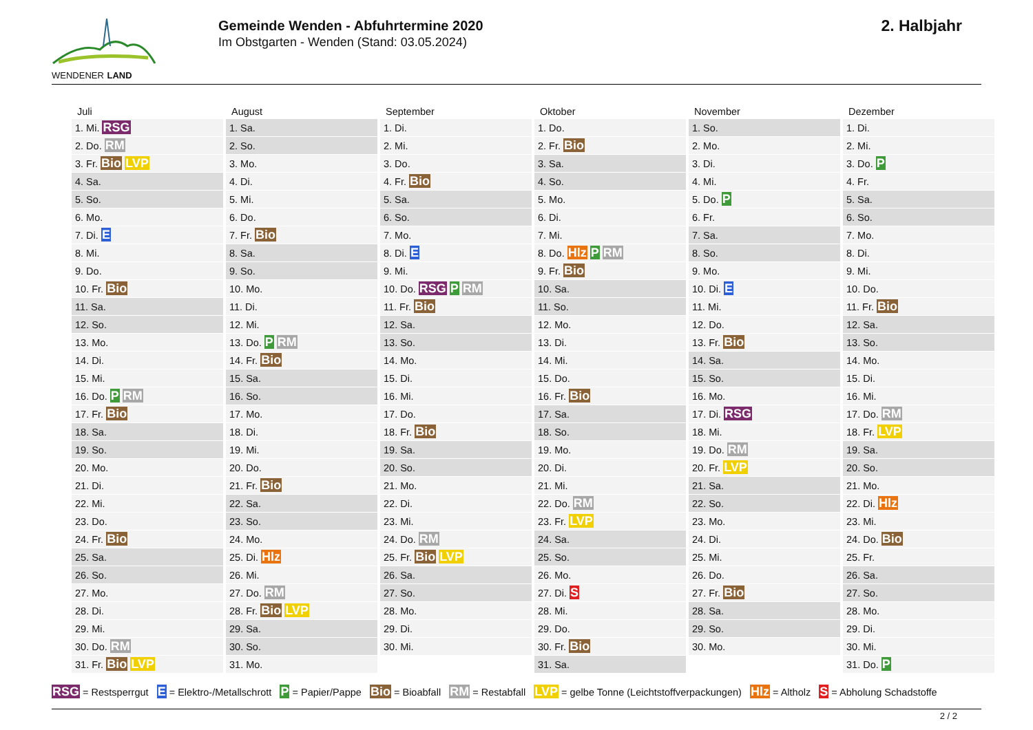WENDENER LAND
Gemeinde Wenden - Abfuhrtermine 2020
Im Obstgarten - Wenden (Stand: 03.05.2024)
2. Halbjahr
| Juli | August | September | Oktober | November | Dezember |
| --- | --- | --- | --- | --- | --- |
| 1. Mi. RSG | 1. Sa. | 1. Di. | 1. Do. | 1. So. | 1. Di. |
| 2. Do. RM | 2. So. | 2. Mi. | 2. Fr. Bio | 2. Mo. | 2. Mi. |
| 3. Fr. Bio LVP | 3. Mo. | 3. Do. | 3. Sa. | 3. Di. | 3. Do. P |
| 4. Sa. | 4. Di. | 4. Fr. Bio | 4. So. | 4. Mi. | 4. Fr. |
| 5. So. | 5. Mi. | 5. Sa. | 5. Mo. | 5. Do. P | 5. Sa. |
| 6. Mo. | 6. Do. | 6. So. | 6. Di. | 6. Fr. | 6. So. |
| 7. Di. E | 7. Fr. Bio | 7. Mo. | 7. Mi. | 7. Sa. | 7. Mo. |
| 8. Mi. | 8. Sa. | 8. Di. E | 8. Do. Hlz P RM | 8. So. | 8. Di. |
| 9. Do. | 9. So. | 9. Mi. | 9. Fr. Bio | 9. Mo. | 9. Mi. |
| 10. Fr. Bio | 10. Mo. | 10. Do. RSG P RM | 10. Sa. | 10. Di. E | 10. Do. |
| 11. Sa. | 11. Di. | 11. Fr. Bio | 11. So. | 11. Mi. | 11. Fr. Bio |
| 12. So. | 12. Mi. | 12. Sa. | 12. Mo. | 12. Do. | 12. Sa. |
| 13. Mo. | 13. Do. P RM | 13. So. | 13. Di. | 13. Fr. Bio | 13. So. |
| 14. Di. | 14. Fr. Bio | 14. Mo. | 14. Mi. | 14. Sa. | 14. Mo. |
| 15. Mi. | 15. Sa. | 15. Di. | 15. Do. | 15. So. | 15. Di. |
| 16. Do. P RM | 16. So. | 16. Mi. | 16. Fr. Bio | 16. Mo. | 16. Mi. |
| 17. Fr. Bio | 17. Mo. | 17. Do. | 17. Sa. | 17. Di. RSG | 17. Do. RM |
| 18. Sa. | 18. Di. | 18. Fr. Bio | 18. So. | 18. Mi. | 18. Fr. LVP |
| 19. So. | 19. Mi. | 19. Sa. | 19. Mo. | 19. Do. RM | 19. Sa. |
| 20. Mo. | 20. Do. | 20. So. | 20. Di. | 20. Fr. LVP | 20. So. |
| 21. Di. | 21. Fr. Bio | 21. Mo. | 21. Mi. | 21. Sa. | 21. Mo. |
| 22. Mi. | 22. Sa. | 22. Di. | 22. Do. RM | 22. So. | 22. Di. Hlz |
| 23. Do. | 23. So. | 23. Mi. | 23. Fr. LVP | 23. Mo. | 23. Mi. |
| 24. Fr. Bio | 24. Mo. | 24. Do. RM | 24. Sa. | 24. Di. | 24. Do. Bio |
| 25. Sa. | 25. Di. Hlz | 25. Fr. Bio LVP | 25. So. | 25. Mi. | 25. Fr. |
| 26. So. | 26. Mi. | 26. Sa. | 26. Mo. | 26. Do. | 26. Sa. |
| 27. Mo. | 27. Do. RM | 27. So. | 27. Di. S | 27. Fr. Bio | 27. So. |
| 28. Di. | 28. Fr. Bio LVP | 28. Mo. | 28. Mi. | 28. Sa. | 28. Mo. |
| 29. Mi. | 29. Sa. | 29. Di. | 29. Do. | 29. So. | 29. Di. |
| 30. Do. RM | 30. So. | 30. Mi. | 30. Fr. Bio | 30. Mo. | 30. Mi. |
| 31. Fr. Bio LVP | 31. Mo. | | 31. Sa. | | 31. Do. P |
RSG = Restsperrgut E = Elektro-/Metallschrott P = Papier/Pappe Bio = Bioabfall RM = Restabfall LVP = gelbe Tonne (Leichtstoffverpackungen) Hlz = Altholz S = Abholung Schadstoffe
2 / 2